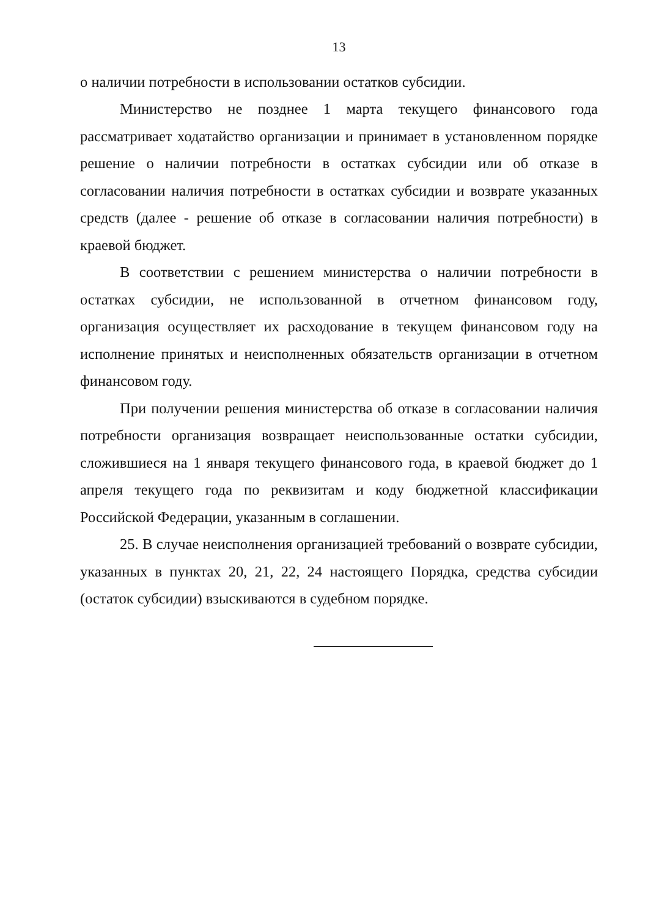13
о наличии потребности в использовании остатков субсидии.
Министерство не позднее 1 марта текущего финансового года рассматривает ходатайство организации и принимает в установленном порядке решение о наличии потребности в остатках субсидии или об отказе в согласовании наличия потребности в остатках субсидии и возврате указанных средств (далее - решение об отказе в согласовании наличия потребности) в краевой бюджет.
В соответствии с решением министерства о наличии потребности в остатках субсидии, не использованной в отчетном финансовом году, организация осуществляет их расходование в текущем финансовом году на исполнение принятых и неисполненных обязательств организации в отчетном финансовом году.
При получении решения министерства об отказе в согласовании наличия потребности организация возвращает неиспользованные остатки субсидии, сложившиеся на 1 января текущего финансового года, в краевой бюджет до 1 апреля текущего года по реквизитам и коду бюджетной классификации Российской Федерации, указанным в соглашении.
25. В случае неисполнения организацией требований о возврате субсидии, указанных в пунктах 20, 21, 22, 24 настоящего Порядка, средства субсидии (остаток субсидии) взыскиваются в судебном порядке.